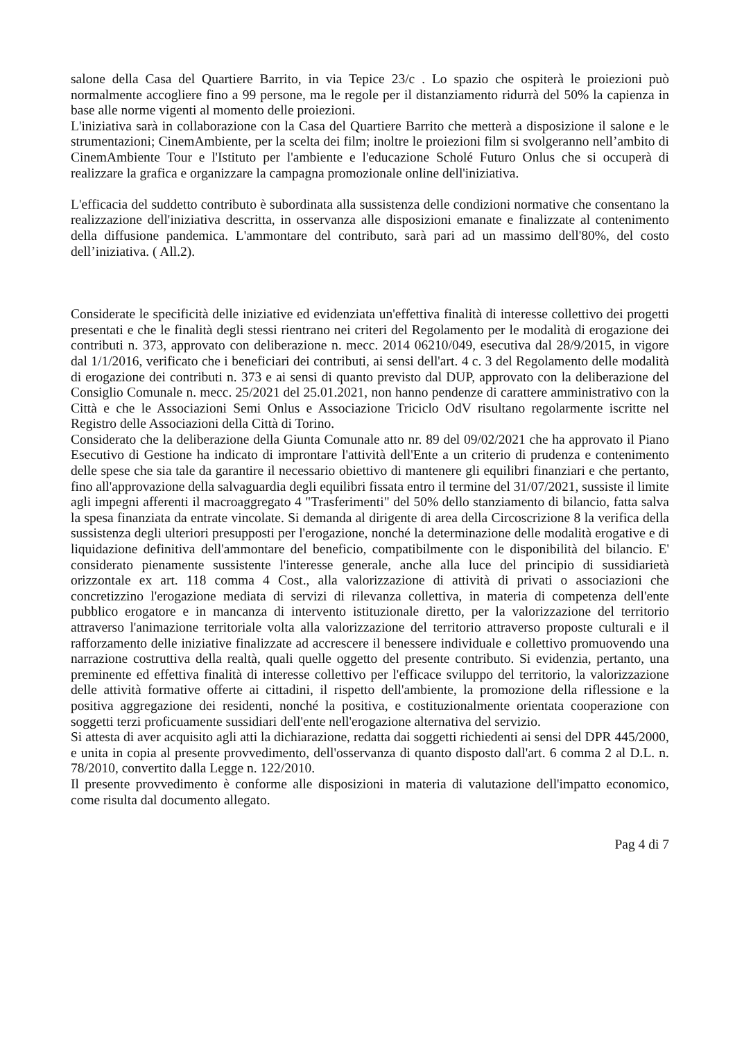salone della Casa del Quartiere Barrito, in via Tepice 23/c . Lo spazio che ospiterà le proiezioni può normalmente accogliere fino a 99 persone, ma le regole per il distanziamento ridurrà del 50% la capienza in base alle norme vigenti al momento delle proiezioni.
L'iniziativa sarà in collaborazione con la Casa del Quartiere Barrito che metterà a disposizione il salone e le strumentazioni; CinemAmbiente, per la scelta dei film; inoltre le proiezioni film si svolgeranno nell’ambito di CinemAmbiente Tour e l'Istituto per l'ambiente e l'educazione Scholé Futuro Onlus che si occuperà di realizzare la grafica e organizzare la campagna promozionale online dell'iniziativa.
L'efficacia del suddetto contributo è subordinata alla sussistenza delle condizioni normative che consentano la realizzazione dell'iniziativa descritta, in osservanza alle disposizioni emanate e finalizzate al contenimento della diffusione pandemica. L'ammontare del contributo, sarà pari ad un massimo dell'80%, del costo dell’iniziativa. ( All.2).
Considerate le specificità delle iniziative ed evidenziata un'effettiva finalità di interesse collettivo dei progetti presentati e che le finalità degli stessi rientrano nei criteri del Regolamento per le modalità di erogazione dei contributi n. 373, approvato con deliberazione n. mecc. 2014 06210/049, esecutiva dal 28/9/2015, in vigore dal 1/1/2016, verificato che i beneficiari dei contributi, ai sensi dell'art. 4 c. 3 del Regolamento delle modalità di erogazione dei contributi n. 373 e ai sensi di quanto previsto dal DUP, approvato con la deliberazione del Consiglio Comunale n. mecc. 25/2021 del 25.01.2021, non hanno pendenze di carattere amministrativo con la Città e che le Associazioni Semi Onlus e Associazione Triciclo OdV risultano regolarmente iscritte nel Registro delle Associazioni della Città di Torino.
Considerato che la deliberazione della Giunta Comunale atto nr. 89 del 09/02/2021 che ha approvato il Piano Esecutivo di Gestione ha indicato di improntare l'attività dell'Ente a un criterio di prudenza e contenimento delle spese che sia tale da garantire il necessario obiettivo di mantenere gli equilibri finanziari e che pertanto, fino all'approvazione della salvaguardia degli equilibri fissata entro il termine del 31/07/2021, sussiste il limite agli impegni afferenti il macroaggregato 4 "Trasferimenti" del 50% dello stanziamento di bilancio, fatta salva la spesa finanziata da entrate vincolate. Si demanda al dirigente di area della Circoscrizione 8 la verifica della sussistenza degli ulteriori presupposti per l'erogazione, nonché la determinazione delle modalità erogative e di liquidazione definitiva dell'ammontare del beneficio, compatibilmente con le disponibilità del bilancio. E' considerato pienamente sussistente l'interesse generale, anche alla luce del principio di sussidiarietà orizzontale ex art. 118 comma 4 Cost., alla valorizzazione di attività di privati o associazioni che concretizzino l'erogazione mediata di servizi di rilevanza collettiva, in materia di competenza dell'ente pubblico erogatore e in mancanza di intervento istituzionale diretto, per la valorizzazione del territorio attraverso l'animazione territoriale volta alla valorizzazione del territorio attraverso proposte culturali e il rafforzamento delle iniziative finalizzate ad accrescere il benessere individuale e collettivo promuovendo una narrazione costruttiva della realtà, quali quelle oggetto del presente contributo. Si evidenzia, pertanto, una preminente ed effettiva finalità di interesse collettivo per l'efficace sviluppo del territorio, la valorizzazione delle attività formative offerte ai cittadini, il rispetto dell'ambiente, la promozione della riflessione e la positiva aggregazione dei residenti, nonché la positiva, e costituzionalmente orientata cooperazione con soggetti terzi proficuamente sussidiari dell'ente nell'erogazione alternativa del servizio.
Si attesta di aver acquisito agli atti la dichiarazione, redatta dai soggetti richiedenti ai sensi del DPR 445/2000, e unita in copia al presente provvedimento, dell'osservanza di quanto disposto dall'art. 6 comma 2 al D.L. n. 78/2010, convertito dalla Legge n. 122/2010.
Il presente provvedimento è conforme alle disposizioni in materia di valutazione dell'impatto economico, come risulta dal documento allegato.
Pag 4 di 7